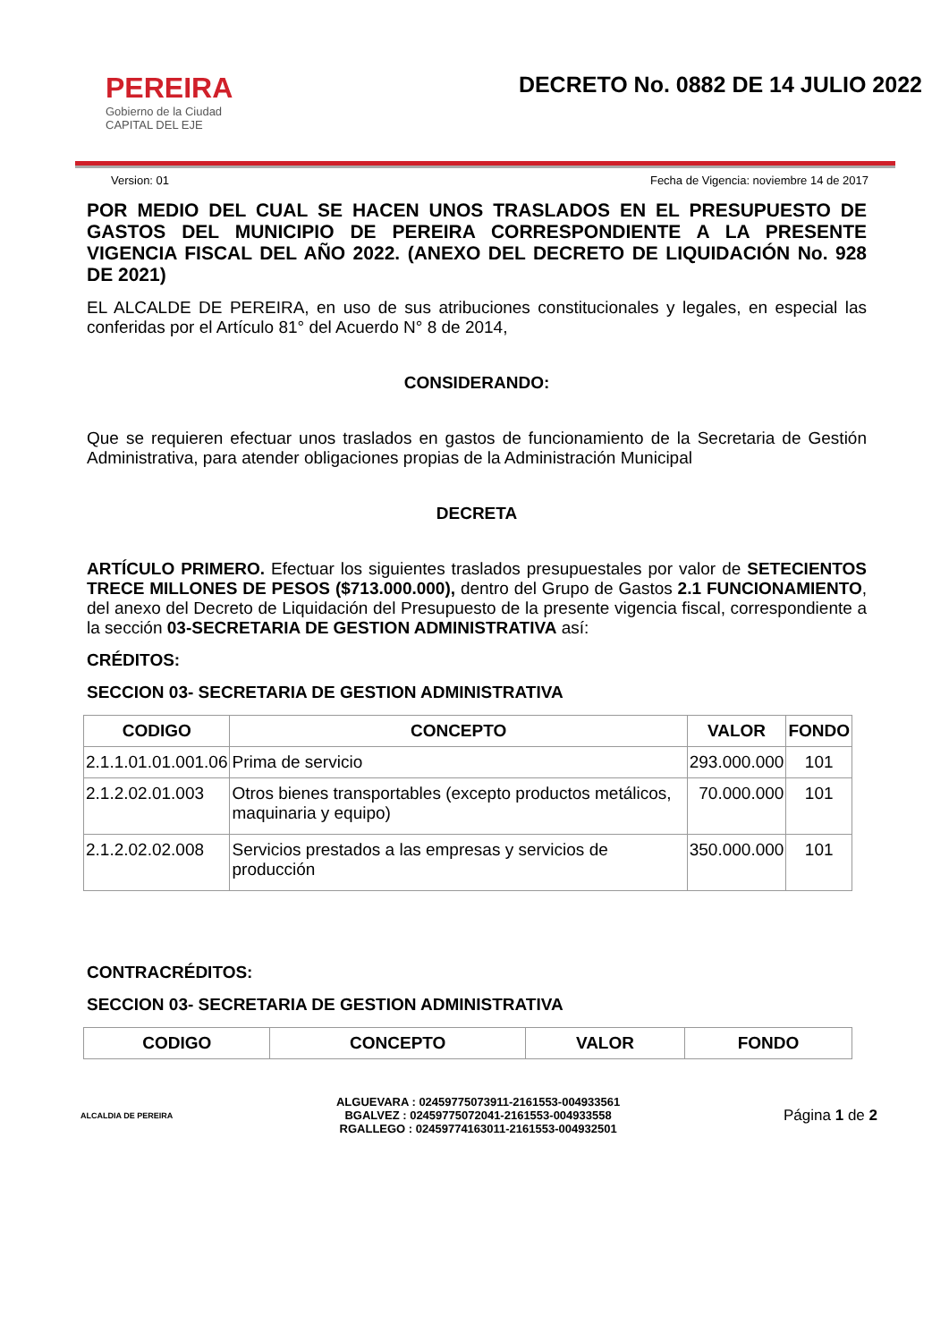PEREIRA
Gobierno de la Ciudad
CAPITAL DEL EJE
DECRETO No. 0882 DE 14 JULIO 2022
Version: 01 Fecha de Vigencia: noviembre 14 de 2017
POR MEDIO DEL CUAL SE HACEN UNOS TRASLADOS EN EL PRESUPUESTO DE GASTOS DEL MUNICIPIO DE PEREIRA CORRESPONDIENTE A LA PRESENTE VIGENCIA FISCAL DEL AÑO 2022. (ANEXO DEL DECRETO DE LIQUIDACIÓN No. 928 DE 2021)
EL ALCALDE DE PEREIRA, en uso de sus atribuciones constitucionales y legales, en especial las conferidas por el Artículo 81° del Acuerdo N° 8 de 2014,
CONSIDERANDO:
Que se requieren efectuar unos traslados en gastos de funcionamiento de la Secretaria de Gestión Administrativa, para atender obligaciones propias de la Administración Municipal
DECRETA
ARTÍCULO PRIMERO. Efectuar los siguientes traslados presupuestales por valor de SETECIENTOS TRECE MILLONES DE PESOS ($713.000.000), dentro del Grupo de Gastos 2.1 FUNCIONAMIENTO, del anexo del Decreto de Liquidación del Presupuesto de la presente vigencia fiscal, correspondiente a la sección 03-SECRETARIA DE GESTION ADMINISTRATIVA así:
CRÉDITOS:
SECCION 03- SECRETARIA DE GESTION ADMINISTRATIVA
| CODIGO | CONCEPTO | VALOR | FONDO |
| --- | --- | --- | --- |
| 2.1.1.01.01.001.06 | Prima de servicio | 293.000.000 | 101 |
| 2.1.2.02.01.003 | Otros bienes transportables (excepto productos metálicos, maquinaria y equipo) | 70.000.000 | 101 |
| 2.1.2.02.02.008 | Servicios prestados a las empresas y servicios de producción | 350.000.000 | 101 |
CONTRACRÉDITOS:
SECCION 03- SECRETARIA DE GESTION ADMINISTRATIVA
| CODIGO | CONCEPTO | VALOR | FONDO |
| --- | --- | --- | --- |
ALCALDIA DE PEREIRA
ALGUEVARA : 02459775073911-2161553-004933561
BGALVEZ : 02459775072041-2161553-004933558
RGALLEGO : 02459774163011-2161553-004932501
Página 1 de 2